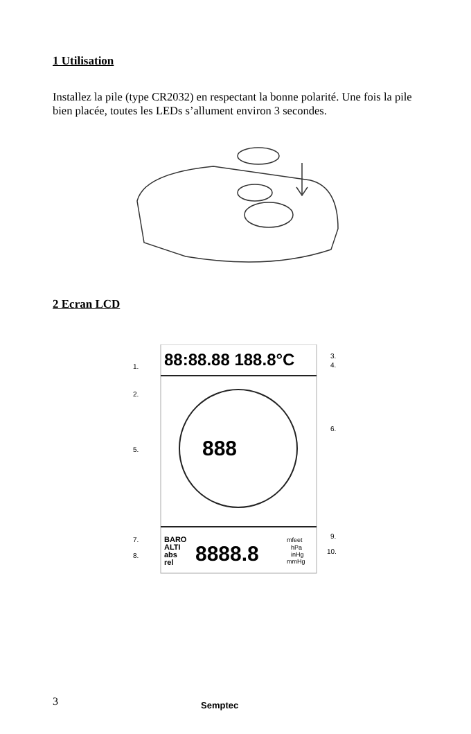1 Utilisation
Installez la pile (type CR2032) en respectant la bonne polarité. Une fois la pile bien placée, toutes les LEDs s’allument environ 3 secondes.
2 Ecran LCD
88:88.88 188.8°C
888
BARO
ALTI
abs
rel
8888.8
mfeet
hPa
inHg
mmHg
1.
2.
3.
4.
5.
6.
7.
8.
9.
10.
3 Semptec